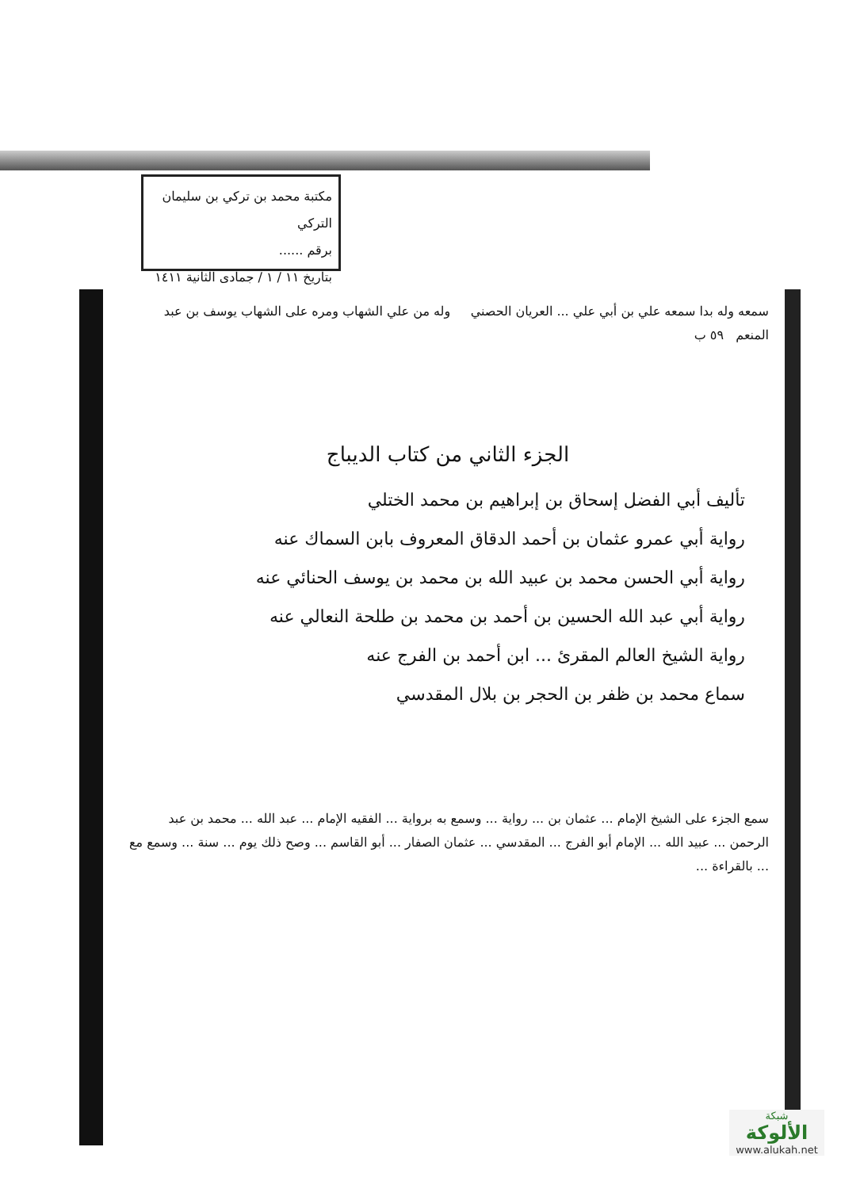مكتبة محمد بن تركي بن سليمان التركي
برقم ......
بتاريخ ١١ / ١ / جمادى الثانية ١٤١١
سمعه وله بدا سمعه علي بن أبي علي ... العريان الحصني وله من علي الشهاب ومره على الشهاب يوسف بن عبد المنعم ٥٩ ب
الجزء الثاني من كتاب الديباج
تأليف أبي الفضل إسحاق بن إبراهيم بن محمد الختلي
رواية أبي عمرو عثمان بن أحمد الدقاق المعروف بابن السماك عنه
رواية أبي الحسن محمد بن عبيد الله بن محمد بن يوسف الحنائي عنه
رواية أبي عبد الله الحسين بن أحمد بن محمد بن طلحة النعالي عنه
رواية الشيخ العالم المقرئ ... ابن أحمد بن الفرج عنه
سماع محمد بن ظفر بن الحجر بن بلال المقدسي
سمع الجزء على الشيخ الإمام ... عثمان بن ... رواية ... وسمع به برواية ... الفقيه الإمام ... عبد الله ... محمد بن عبد الرحمن ... عبيد الله ... الإمام أبو الفرج ... المقدسي ... عثمان الصفار ... أبو القاسم ... وصح ذلك يوم ... سنة ... وسمع مع ... بالقراءة ...
شبكة
الألوكة
www.alukah.net